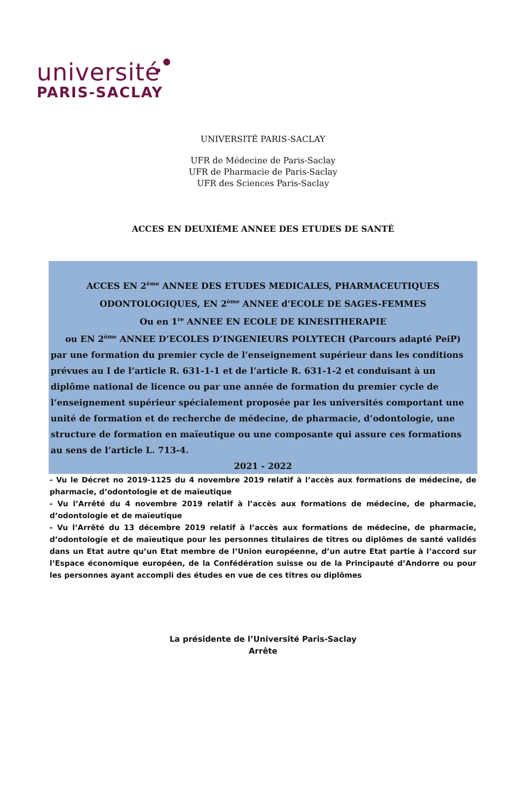université
PARIS-SACLAY
UNIVERSITÉ PARIS-SACLAY
UFR de Médecine de Paris-Saclay
UFR de Pharmacie de Paris-Saclay
UFR des Sciences Paris-Saclay
ACCES EN DEUXIÈME ANNEE DES ETUDES DE SANTÉ
ACCES EN 2<sup>ème</sup> ANNEE DES ETUDES MEDICALES, PHARMACEUTIQUES
ODONTOLOGIQUES, EN 2<sup>ème</sup> ANNEE d'ECOLE DE SAGES-FEMMES
Ou en 1<sup>re</sup> ANNEE EN ECOLE DE KINESITHERAPIE
ou EN 2<sup>ème</sup> ANNEE D’ECOLES D’INGENIEURS POLYTECH (Parcours adapté PeiP)
par une formation du premier cycle de l’enseignement supérieur dans les conditions prévues au I de l’article R. 631-1-1 et de l’article R. 631-1-2 et conduisant à un diplôme national de licence ou par une année de formation du premier cycle de l’enseignement supérieur spécialement proposée par les universités comportant une unité de formation et de recherche de médecine, de pharmacie, d’odontologie, une structure de formation en maïeutique ou une composante qui assure ces formations au sens de l’article L. 713-4.
2021 - 2022
- Vu le Décret no 2019-1125 du 4 novembre 2019 relatif à l’accès aux formations de médecine, de pharmacie, d’odontologie et de maïeutique
- Vu l’Arrêté du 4 novembre 2019 relatif à l’accès aux formations de médecine, de pharmacie, d’odontologie et de maïeutique
- Vu l’Arrêté du 13 décembre 2019 relatif à l’accès aux formations de médecine, de pharmacie, d’odontologie et de maïeutique pour les personnes titulaires de titres ou diplômes de santé validés dans un Etat autre qu’un Etat membre de l’Union européenne, d’un autre Etat partie à l’accord sur l’Espace économique européen, de la Confédération suisse ou de la Principauté d’Andorre ou pour les personnes ayant accompli des études en vue de ces titres ou diplômes
La présidente de l’Université Paris-Saclay
Arrête